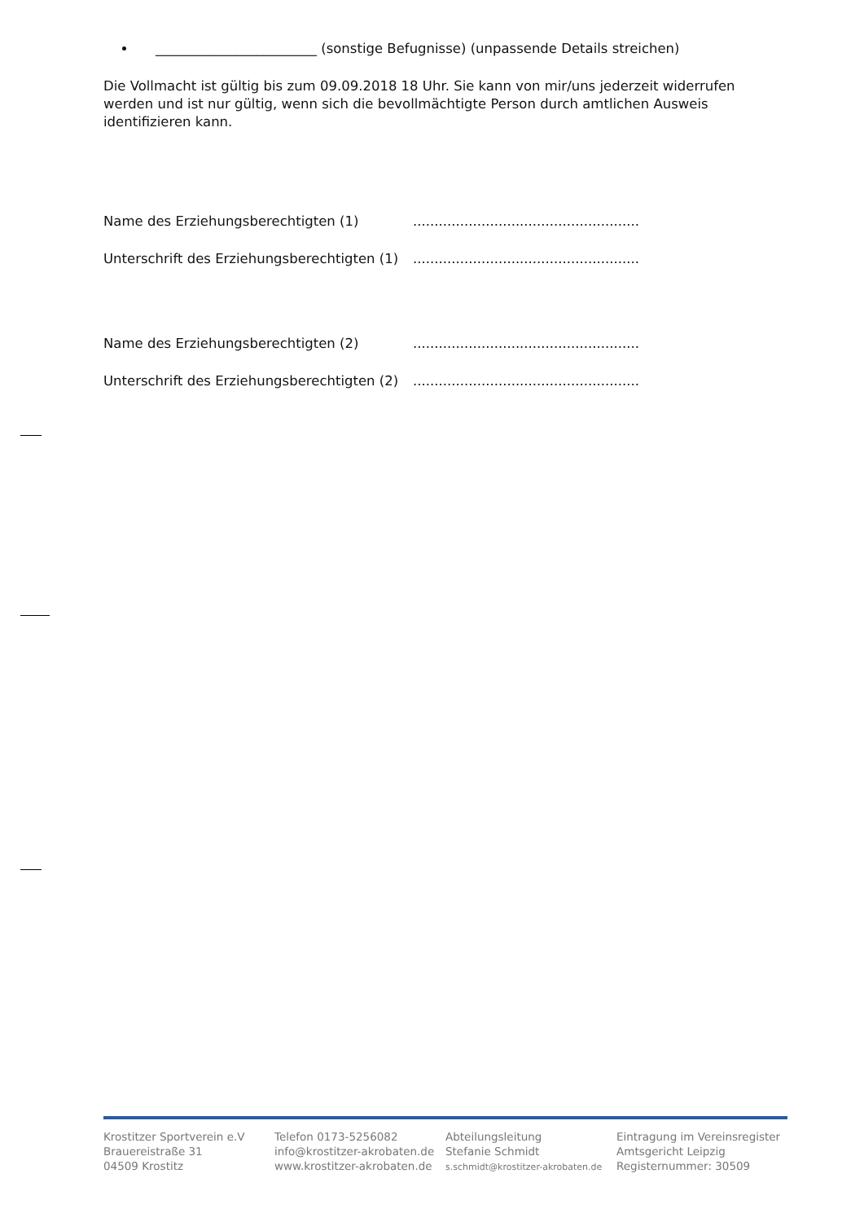________________________ (sonstige Befugnisse) (unpassende Details streichen)
Die Vollmacht ist gültig bis zum 09.09.2018 18 Uhr. Sie kann von mir/uns jederzeit widerrufen werden und ist nur gültig, wenn sich die bevollmächtigte Person durch amtlichen Ausweis identifizieren kann.
Name des Erziehungsberechtigten (1) .....................................................
Unterschrift des Erziehungsberechtigten (1) .....................................................
Name des Erziehungsberechtigten (2) .....................................................
Unterschrift des Erziehungsberechtigten (2) .....................................................
Krostitzer Sportverein e.V
Brauereistraße 31
04509 Krostitz
Telefon 0173-5256082
info@krostitzer-akrobaten.de
www.krostitzer-akrobaten.de
Abteilungsleitung
Stefanie Schmidt
s.schmidt@krostitzer-akrobaten.de
Eintragung im Vereinsregister
Amtsgericht Leipzig
Registernummer: 30509